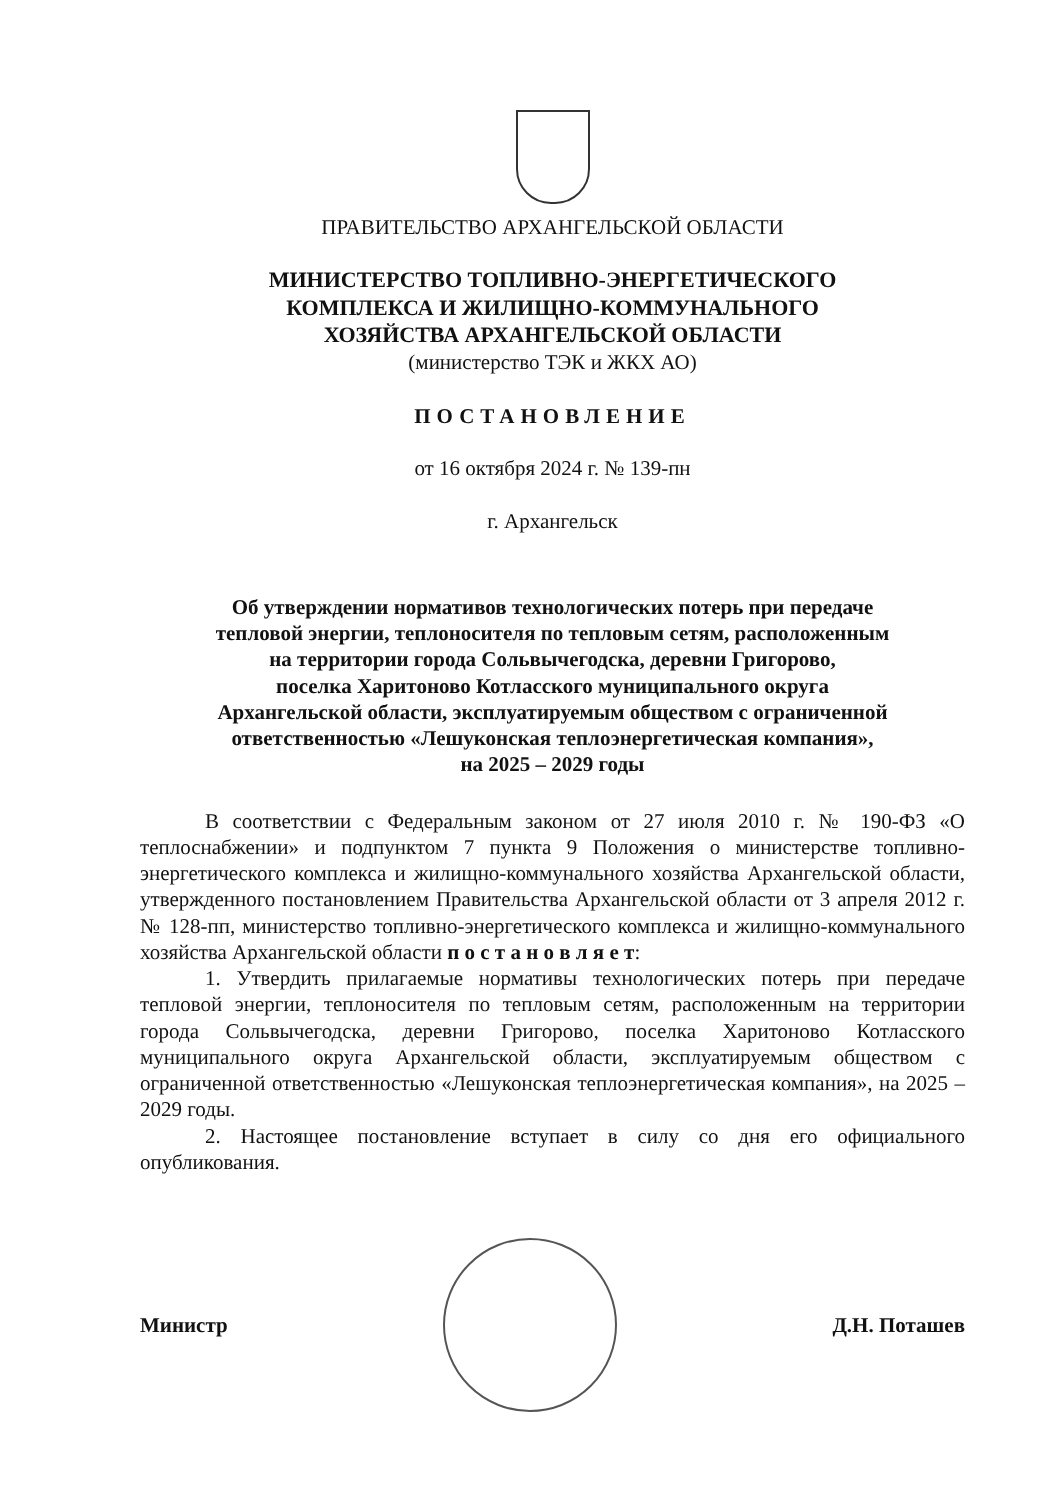ПРАВИТЕЛЬСТВО АРХАНГЕЛЬСКОЙ ОБЛАСТИ
МИНИСТЕРСТВО ТОПЛИВНО-ЭНЕРГЕТИЧЕСКОГО
КОМПЛЕКСА И ЖИЛИЩНО-КОММУНАЛЬНОГО
ХОЗЯЙСТВА АРХАНГЕЛЬСКОЙ ОБЛАСТИ
(министерство ТЭК и ЖКХ АО)
ПОСТАНОВЛЕНИЕ
от 16 октября 2024 г. № 139-пн
г. Архангельск
Об утверждении нормативов технологических потерь при передаче
тепловой энергии, теплоносителя по тепловым сетям, расположенным
на территории города Сольвычегодска, деревни Григорово,
поселка Харитоново Котласского муниципального округа
Архангельской области, эксплуатируемым обществом с ограниченной
ответственностью «Лешуконская теплоэнергетическая компания»,
на 2025 – 2029 годы
В соответствии с Федеральным законом от 27 июля 2010 г. № 190-ФЗ «О теплоснабжении» и подпунктом 7 пункта 9 Положения о министерстве топливно-энергетического комплекса и жилищно-коммунального хозяйства Архангельской области, утвержденного постановлением Правительства Архангельской области от 3 апреля 2012 г. № 128-пп, министерство топливно-энергетического комплекса и жилищно-коммунального хозяйства Архангельской области п о с т а н о в л я е т:
1. Утвердить прилагаемые нормативы технологических потерь при передаче тепловой энергии, теплоносителя по тепловым сетям, расположенным на территории города Сольвычегодска, деревни Григорово, поселка Харитоново Котласского муниципального округа Архангельской области, эксплуатируемым обществом с ограниченной ответственностью «Лешуконская теплоэнергетическая компания», на 2025 – 2029 годы.
2. Настоящее постановление вступает в силу со дня его официального опубликования.
Министр Д.Н. Поташев